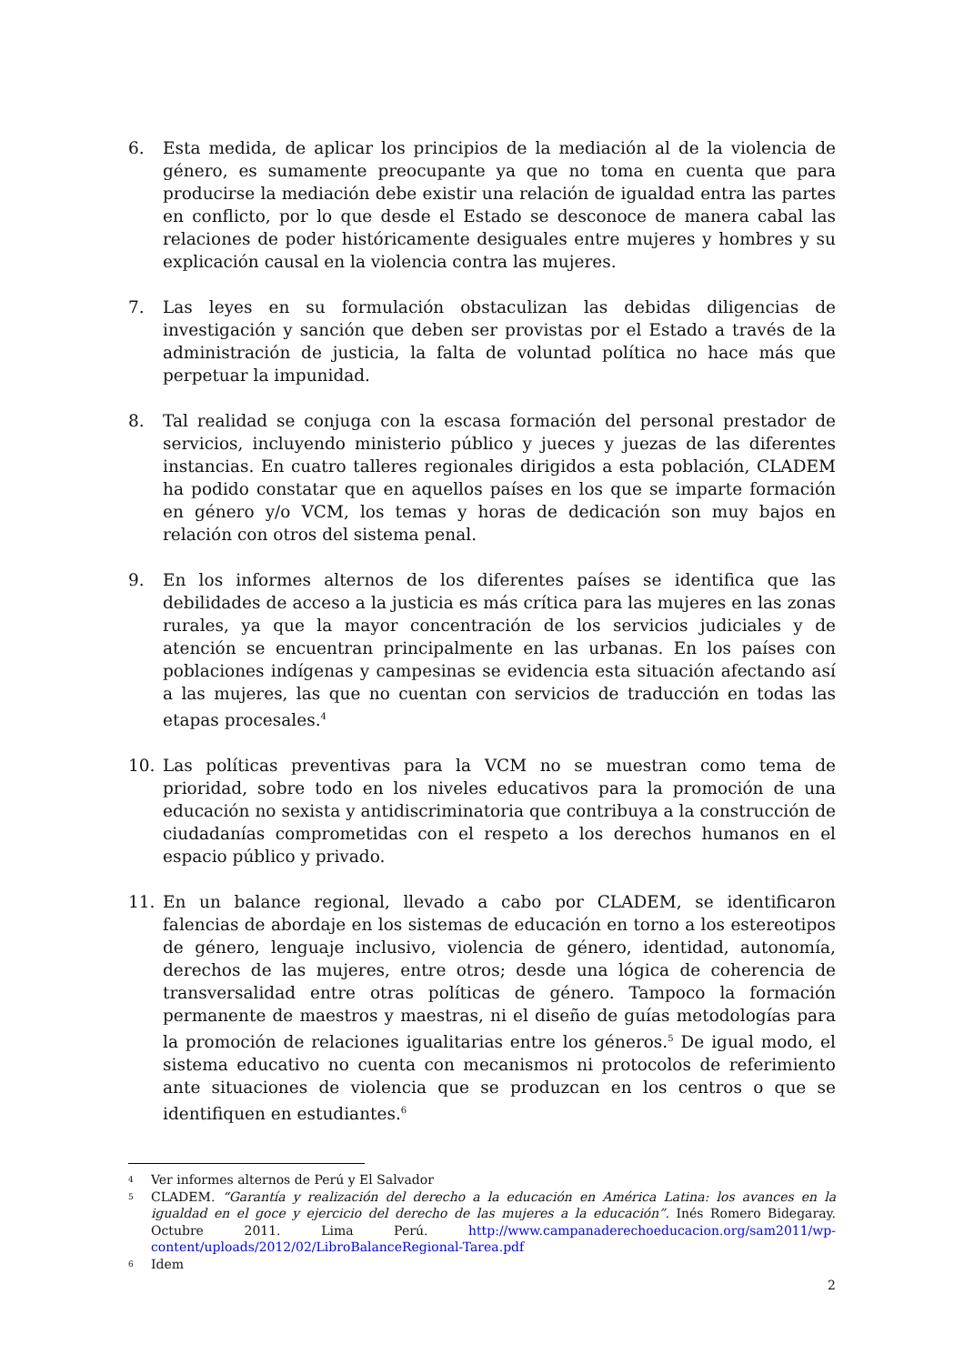6. Esta medida, de aplicar los principios de la mediación al de la violencia de género, es sumamente preocupante ya que no toma en cuenta que para producirse la mediación debe existir una relación de igualdad entra las partes en conflicto, por lo que desde el Estado se desconoce de manera cabal las relaciones de poder históricamente desiguales entre mujeres y hombres y su explicación causal en la violencia contra las mujeres.
7. Las leyes en su formulación obstaculizan las debidas diligencias de investigación y sanción que deben ser provistas por el Estado a través de la administración de justicia, la falta de voluntad política no hace más que perpetuar la impunidad.
8. Tal realidad se conjuga con la escasa formación del personal prestador de servicios, incluyendo ministerio público y jueces y juezas de las diferentes instancias. En cuatro talleres regionales dirigidos a esta población, CLADEM ha podido constatar que en aquellos países en los que se imparte formación en género y/o VCM, los temas y horas de dedicación son muy bajos en relación con otros del sistema penal.
9. En los informes alternos de los diferentes países se identifica que las debilidades de acceso a la justicia es más crítica para las mujeres en las zonas rurales, ya que la mayor concentración de los servicios judiciales y de atención se encuentran principalmente en las urbanas. En los países con poblaciones indígenas y campesinas se evidencia esta situación afectando así a las mujeres, las que no cuentan con servicios de traducción en todas las etapas procesales.<sup>4</sup>
10. Las políticas preventivas para la VCM no se muestran como tema de prioridad, sobre todo en los niveles educativos para la promoción de una educación no sexista y antidiscriminatoria que contribuya a la construcción de ciudadanías comprometidas con el respeto a los derechos humanos en el espacio público y privado.
11. En un balance regional, llevado a cabo por CLADEM, se identificaron falencias de abordaje en los sistemas de educación en torno a los estereotipos de género, lenguaje inclusivo, violencia de género, identidad, autonomía, derechos de las mujeres, entre otros; desde una lógica de coherencia de transversalidad entre otras políticas de género. Tampoco la formación permanente de maestros y maestras, ni el diseño de guías metodologías para la promoción de relaciones igualitarias entre los géneros.<sup>5</sup> De igual modo, el sistema educativo no cuenta con mecanismos ni protocolos de referimiento ante situaciones de violencia que se produzcan en los centros o que se identifiquen en estudiantes.<sup>6</sup>
4
Ver informes alternos de Perú y El Salvador
5
CLADEM. “Garantía y realización del derecho a la educación en América Latina: los avances en la igualdad en el goce y ejercicio del derecho de las mujeres a la educación”. Inés Romero Bidegaray. Octubre 2011. Lima Perú. http://www.campanaderechoeducacion.org/sam2011/wp-content/uploads/2012/02/LibroBalanceRegional-Tarea.pdf
6
Idem
2